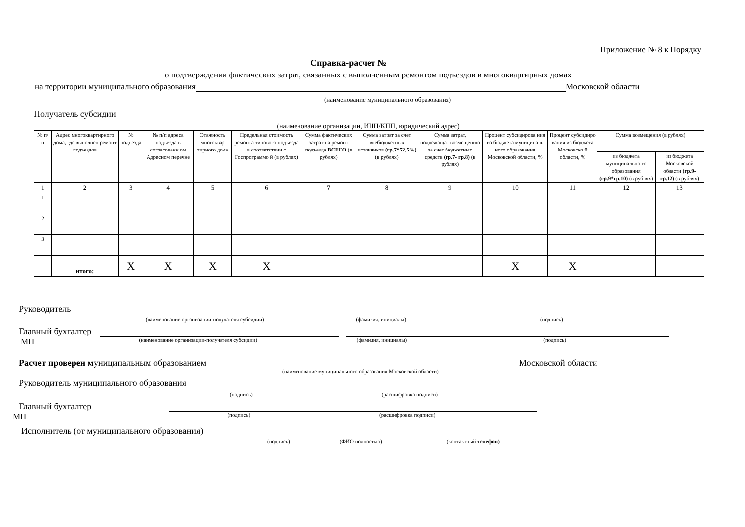Приложение № 8 к Порядку
Справка-расчет №
о подтверждении фактических затрат, связанных с выполненным ремонтом подъездов в многоквартирных домах
на территории муниципального образования Московской области
(наименование муниципального образования)
Получатель субсидии
(наименование организации, ИНН/КПП, юридический адрес)
| № п/ п | Адрес многоквартирного дома, где выполнен ремонт подъездов | № подъезда | № п/п адреса подъезда в согласованн ом Адресном перечне | Этажность многоквар тирного дома | Предельная стоимость ремонта типового подъезда в соответствии с Госпрограммо й (в рублях) | Сумма фактических затрат на ремонт подъезда ВСЕГО (в рублях) | Сумма затрат за счет внебюджетных источников (гр.7*52,5%) (в рублях) | Сумма затрат, подлежащая возмещению за счет бюджетных средств (гр.7- гр.8) (в рублях) | Процент субсидирова ния из бюджета муниципаль ного образования Московской области, % | Процент субсидиро вания из бюджета Московско й области, % | Сумма возмещения (в рублях) | |
| --- | --- | --- | --- | --- | --- | --- | --- | --- | --- | --- | --- | --- |
| | | | | | | | | | | | из бюджета муниципально го образования (гр.9*гр.10) (в рублях) | из бюджета Московской области (гр.9-гр.12) (в рублях) |
| 1 | 2 | 3 | 4 | 5 | 6 | 7 | 8 | 9 | 10 | 11 | 12 | 13 |
| 1 | | | | | | | | | | | | |
| 2 | | | | | | | | | | | | |
| 3 | | | | | | | | | | | | |
| | итого: | X | X | X | X | | | | X | X | | |
Руководитель
(наименование организации-получателя субсидии) (фамилия, инициалы) (подпись)
Главный бухгалтер
МП (наименование организации-получателя субсидии) (фамилия, инициалы) (подпись)
Расчет проверен м униципальным образованием Московской области
(наименование муниципального образования Московской области)
Руководитель муниципального образования
(подпись) (расшифровка подписи)
Главный бухгалтер
МП (подпись) (расшифровка подписи)
Исполнитель (от муниципального образования)
(подпись) (ФИО полностью) (контактный телефон)